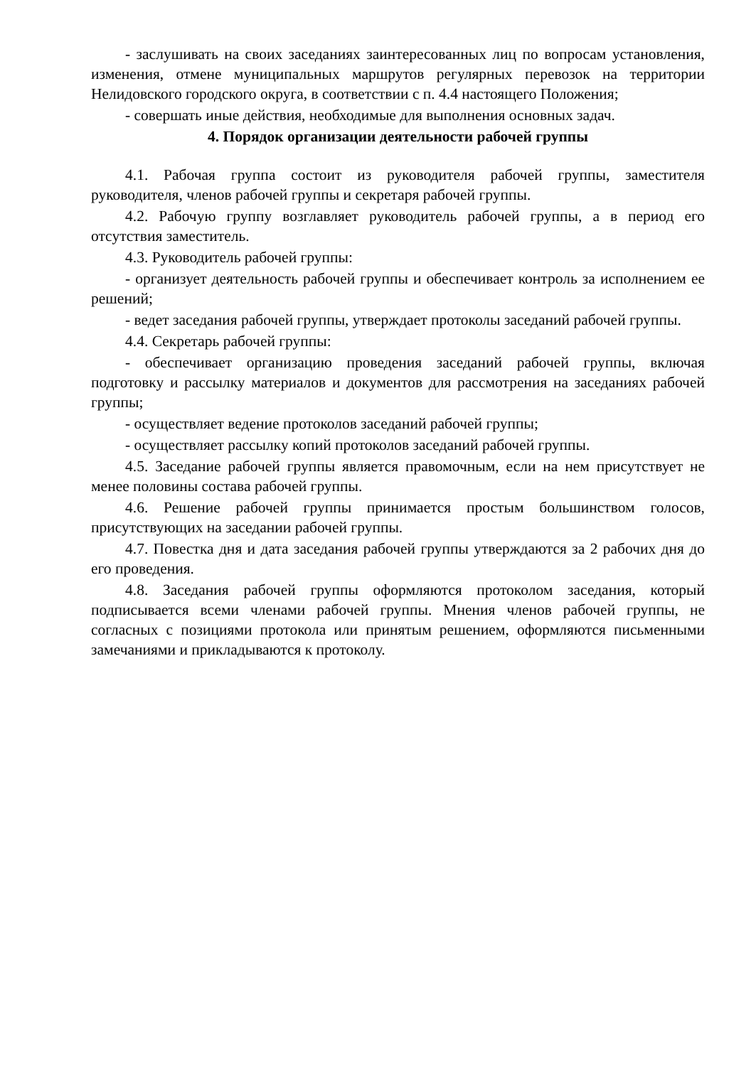- заслушивать на своих заседаниях заинтересованных лиц по вопросам установления, изменения, отмене муниципальных маршрутов регулярных перевозок на территории Нелидовского городского округа, в соответствии с п. 4.4 настоящего Положения;
- совершать иные действия, необходимые для выполнения основных задач.
4. Порядок организации деятельности рабочей группы
4.1. Рабочая группа состоит из руководителя рабочей группы, заместителя руководителя, членов рабочей группы и секретаря рабочей группы.
4.2. Рабочую группу возглавляет руководитель рабочей группы, а в период его отсутствия заместитель.
4.3. Руководитель рабочей группы:
- организует деятельность рабочей группы и обеспечивает контроль за исполнением ее решений;
- ведет заседания рабочей группы, утверждает протоколы заседаний рабочей группы.
4.4. Секретарь рабочей группы:
- обеспечивает организацию проведения заседаний рабочей группы, включая подготовку и рассылку материалов и документов для рассмотрения на заседаниях рабочей группы;
- осуществляет ведение протоколов заседаний рабочей группы;
- осуществляет рассылку копий протоколов заседаний рабочей группы.
4.5. Заседание рабочей группы является правомочным, если на нем присутствует не менее половины состава рабочей группы.
4.6. Решение рабочей группы принимается простым большинством голосов, присутствующих на заседании рабочей группы.
4.7. Повестка дня и дата заседания рабочей группы утверждаются за 2 рабочих дня до его проведения.
4.8. Заседания рабочей группы оформляются протоколом заседания, который подписывается всеми членами рабочей группы. Мнения членов рабочей группы, не согласных с позициями протокола или принятым решением, оформляются письменными замечаниями и прикладываются к протоколу.